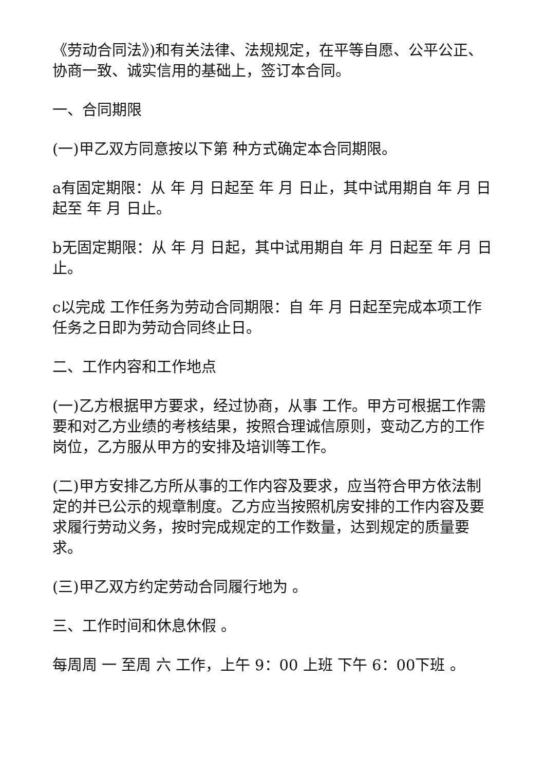《劳动合同法》)和有关法律、法规规定，在平等自愿、公平公正、协商一致、诚实信用的基础上，签订本合同。
一、合同期限
(一)甲乙双方同意按以下第 种方式确定本合同期限。
a有固定期限：从 年 月 日起至 年 月 日止，其中试用期自 年 月 日起至 年 月 日止。
b无固定期限：从 年 月 日起，其中试用期自 年 月 日起至 年 月 日止。
c以完成 工作任务为劳动合同期限：自 年 月 日起至完成本项工作任务之日即为劳动合同终止日。
二、工作内容和工作地点
(一)乙方根据甲方要求，经过协商，从事 工作。甲方可根据工作需要和对乙方业绩的考核结果，按照合理诚信原则，变动乙方的工作岗位，乙方服从甲方的安排及培训等工作。
(二)甲方安排乙方所从事的工作内容及要求，应当符合甲方依法制定的并已公示的规章制度。乙方应当按照机房安排的工作内容及要求履行劳动义务，按时完成规定的工作数量，达到规定的质量要求。
(三)甲乙双方约定劳动合同履行地为 。
三、工作时间和休息休假 。
每周周 一 至周 六 工作，上午 9：00 上班 下午 6：00下班 。